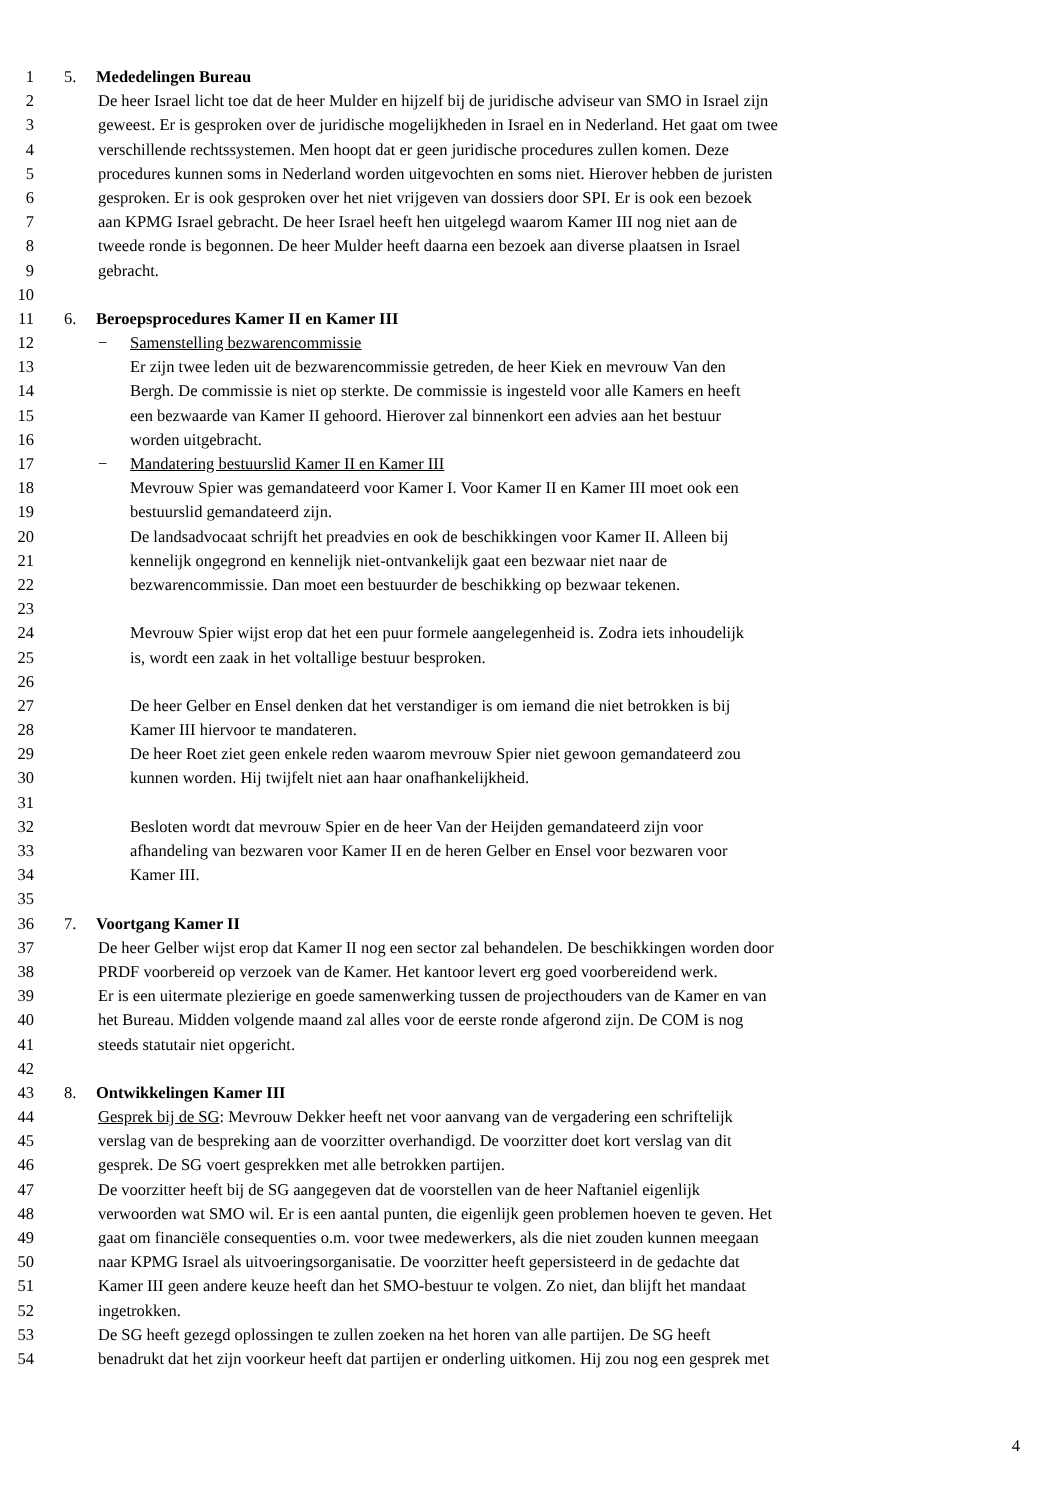1 5. Mededelingen Bureau
2 De heer Israel licht toe dat de heer Mulder en hijzelf bij de juridische adviseur van SMO in Israel zijn
3 geweest. Er is gesproken over de juridische mogelijkheden in Israel en in Nederland. Het gaat om twee
4 verschillende rechtssystemen. Men hoopt dat er geen juridische procedures zullen komen. Deze
5 procedures kunnen soms in Nederland worden uitgevochten en soms niet. Hierover hebben de juristen
6 gesproken. Er is ook gesproken over het niet vrijgeven van dossiers door SPI. Er is ook een bezoek
7 aan KPMG Israel gebracht. De heer Israel heeft hen uitgelegd waarom Kamer III nog niet aan de
8 tweede ronde is begonnen. De heer Mulder heeft daarna een bezoek aan diverse plaatsen in Israel
9 gebracht.
10
11 6. Beroepsprocedures Kamer II en Kamer III
12 − Samenstelling bezwarencommissie
13 Er zijn twee leden uit de bezwarencommissie getreden, de heer Kiek en mevrouw Van den
14 Bergh. De commissie is niet op sterkte. De commissie is ingesteld voor alle Kamers en heeft
15 een bezwaarde van Kamer II gehoord. Hierover zal binnenkort een advies aan het bestuur
16 worden uitgebracht.
17 − Mandatering bestuurslid Kamer II en Kamer III
18 Mevrouw Spier was gemandateerd voor Kamer I. Voor Kamer II en Kamer III moet ook een
19 bestuurslid gemandateerd zijn.
20 De landsadvocaat schrijft het preadvies en ook de beschikkingen voor Kamer II. Alleen bij
21 kennelijk ongegrond en kennelijk niet-ontvankelijk gaat een bezwaar niet naar de
22 bezwarencommissie. Dan moet een bestuurder de beschikking op bezwaar tekenen.
23
24 Mevrouw Spier wijst erop dat het een puur formele aangelegenheid is. Zodra iets inhoudelijk
25 is, wordt een zaak in het voltallige bestuur besproken.
26
27 De heer Gelber en Ensel denken dat het verstandiger is om iemand die niet betrokken is bij
28 Kamer III hiervoor te mandateren.
29 De heer Roet ziet geen enkele reden waarom mevrouw Spier niet gewoon gemandateerd zou
30 kunnen worden. Hij twijfelt niet aan haar onafhankelijkheid.
31
32 Besloten wordt dat mevrouw Spier en de heer Van der Heijden gemandateerd zijn voor
33 afhandeling van bezwaren voor Kamer II en de heren Gelber en Ensel voor bezwaren voor
34 Kamer III.
35
36 7. Voortgang Kamer II
37 De heer Gelber wijst erop dat Kamer II nog een sector zal behandelen. De beschikkingen worden door
38 PRDF voorbereid op verzoek van de Kamer. Het kantoor levert erg goed voorbereidend werk.
39 Er is een uitermate plezierige en goede samenwerking tussen de projecthouders van de Kamer en van
40 het Bureau. Midden volgende maand zal alles voor de eerste ronde afgerond zijn. De COM is nog
41 steeds statutair niet opgericht.
42
43 8. Ontwikkelingen Kamer III
44 Gesprek bij de SG: Mevrouw Dekker heeft net voor aanvang van de vergadering een schriftelijk
45 verslag van de bespreking aan de voorzitter overhandigd. De voorzitter doet kort verslag van dit
46 gesprek. De SG voert gesprekken met alle betrokken partijen.
47 De voorzitter heeft bij de SG aangegeven dat de voorstellen van de heer Naftaniel eigenlijk
48 verwoorden wat SMO wil. Er is een aantal punten, die eigenlijk geen problemen hoeven te geven. Het
49 gaat om financiële consequenties o.m. voor twee medewerkers, als die niet zouden kunnen meegaan
50 naar KPMG Israel als uitvoeringsorganisatie. De voorzitter heeft gepersisteerd in de gedachte dat
51 Kamer III geen andere keuze heeft dan het SMO-bestuur te volgen. Zo niet, dan blijft het mandaat
52 ingetrokken.
53 De SG heeft gezegd oplossingen te zullen zoeken na het horen van alle partijen. De SG heeft
54 benadrukt dat het zijn voorkeur heeft dat partijen er onderling uitkomen. Hij zou nog een gesprek met
4